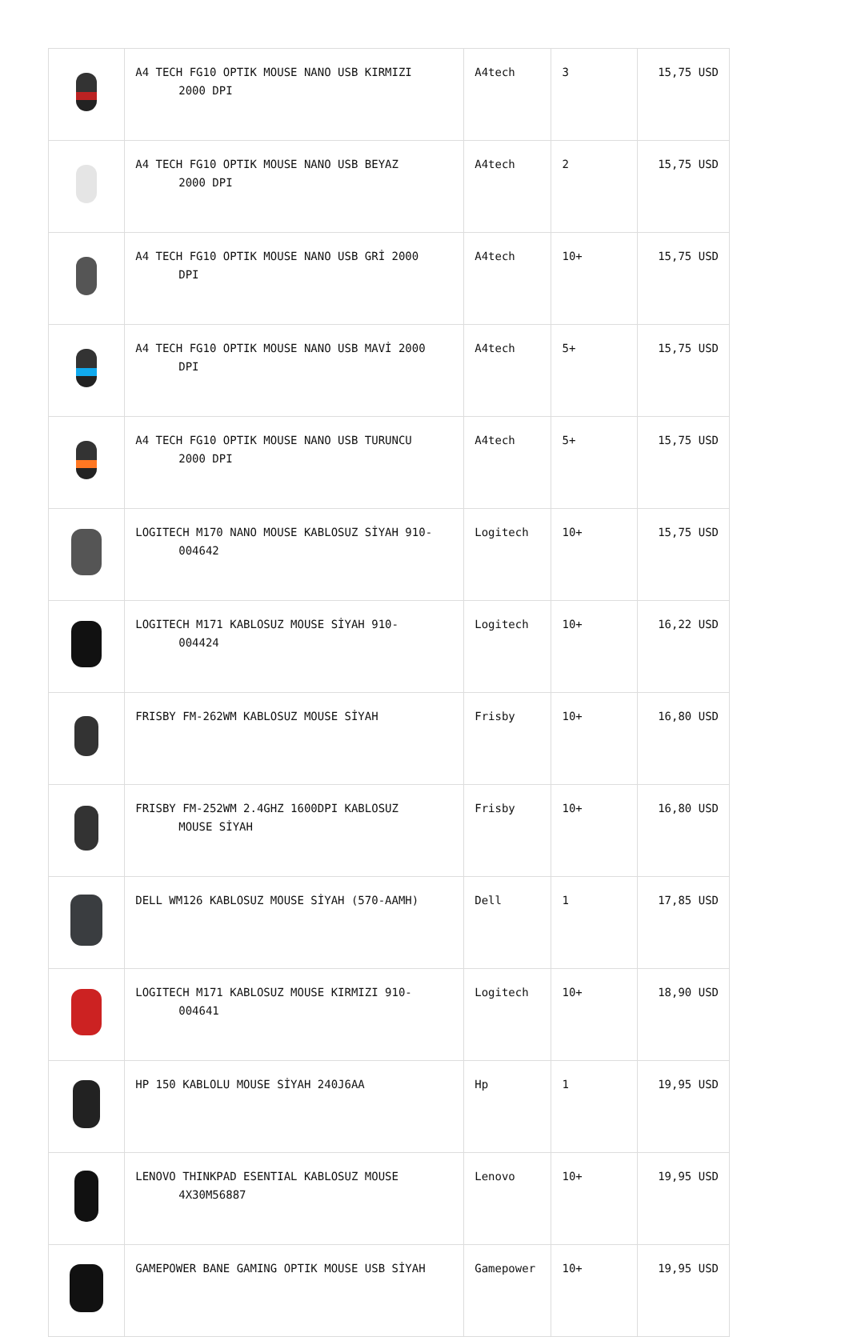| | A4 TECH FG10 OPTIK MOUSE NANO USB KIRMIZI 2000 DPI | A4tech | 3 | 15,75 USD |
| | A4 TECH FG10 OPTIK MOUSE NANO USB BEYAZ 2000 DPI | A4tech | 2 | 15,75 USD |
| | A4 TECH FG10 OPTIK MOUSE NANO USB GRİ 2000 DPI | A4tech | 10+ | 15,75 USD |
| | A4 TECH FG10 OPTIK MOUSE NANO USB MAVİ 2000 DPI | A4tech | 5+ | 15,75 USD |
| | A4 TECH FG10 OPTIK MOUSE NANO USB TURUNCU 2000 DPI | A4tech | 5+ | 15,75 USD |
| | LOGITECH M170 NANO MOUSE KABLOSUZ SİYAH 910- 004642 | Logitech | 10+ | 15,75 USD |
| | LOGITECH M171 KABLOSUZ MOUSE SİYAH 910- 004424 | Logitech | 10+ | 16,22 USD |
| | FRISBY FM-262WM KABLOSUZ MOUSE SİYAH | Frisby | 10+ | 16,80 USD |
| | FRISBY FM-252WM 2.4GHZ 1600DPI KABLOSUZ MOUSE SİYAH | Frisby | 10+ | 16,80 USD |
| | DELL WM126 KABLOSUZ MOUSE SİYAH (570-AAMH) | Dell | 1 | 17,85 USD |
| | LOGITECH M171 KABLOSUZ MOUSE KIRMIZI 910- 004641 | Logitech | 10+ | 18,90 USD |
| | HP 150 KABLOLU MOUSE SİYAH 240J6AA | Hp | 1 | 19,95 USD |
| | LENOVO THINKPAD ESENTIAL KABLOSUZ MOUSE 4X30M56887 | Lenovo | 10+ | 19,95 USD |
| | GAMEPOWER BANE GAMING OPTIK MOUSE USB SİYAH | Gamepower | 10+ | 19,95 USD |